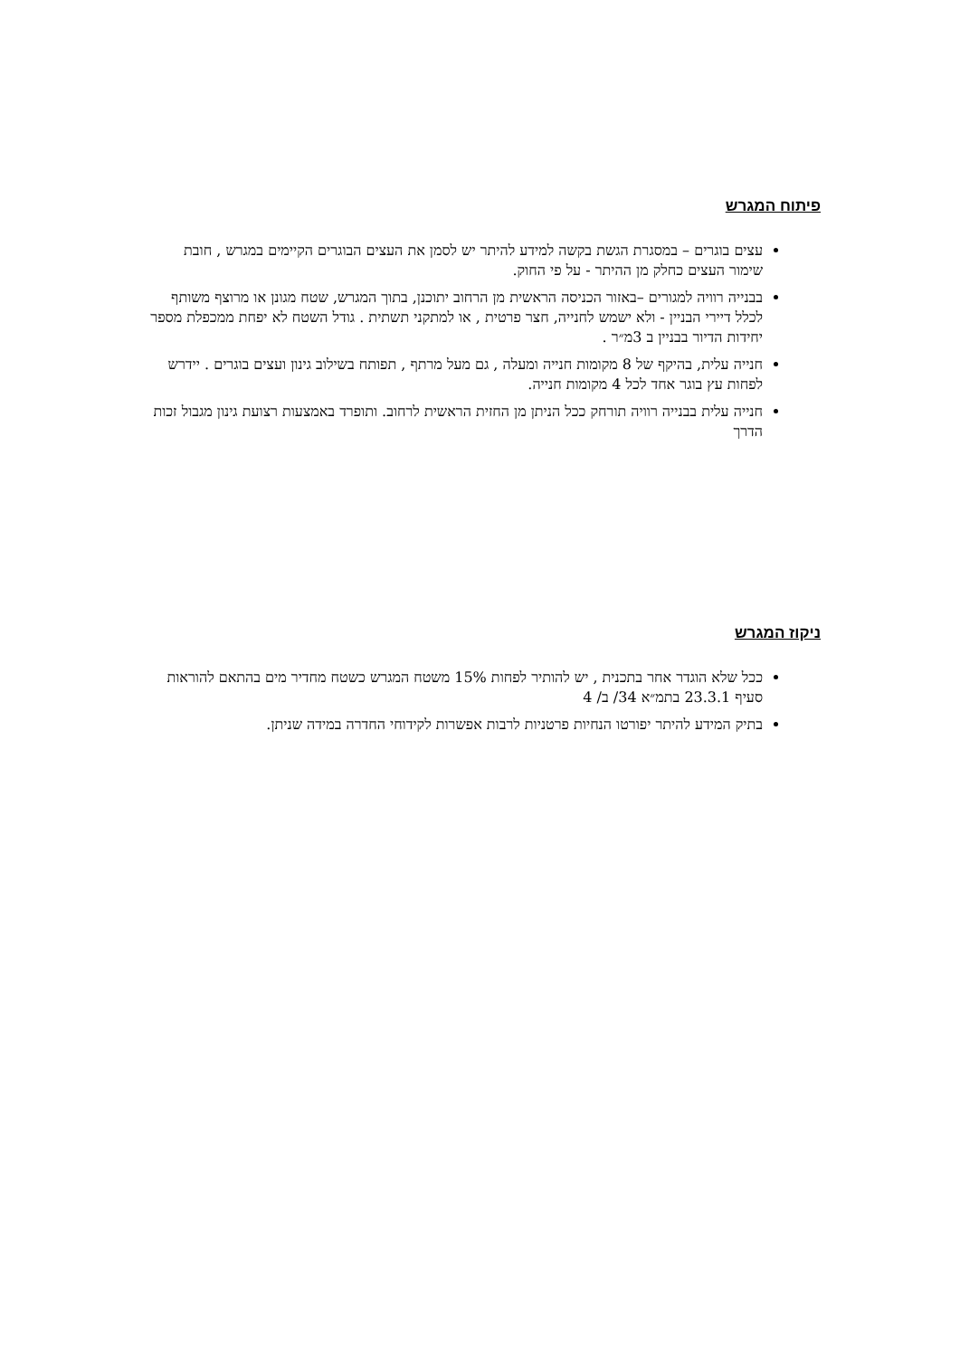פיתוח המגרש
עצים בוגרים – במסגרת הגשת בקשה למידע להיתר יש לסמן את העצים הבוגרים הקיימים במגרש , חובת שימור העצים כחלק מן ההיתר - על פי החוק.
בבנייה רוויה למגורים –באזור הכניסה הראשית מן הרחוב יתוכנן, בתוך המגרש, שטח מגונן או מרוצף משותף לכלל דיירי הבניין - ולא ישמש לחנייה, חצר פרטית , או למתקני תשתית . גודל השטח לא יפחת ממכפלת מספר יחידות הדיור בבניין ב 3מ״ר .
חנייה עלית, בהיקף של 8 מקומות חנייה ומעלה , גם מעל מרתף , תפותח בשילוב גינון ועצים בוגרים . יידרש לפחות עץ בוגר אחד לכל 4 מקומות חנייה.
חנייה עלית בבנייה רוויה תורחק ככל הניתן מן החזית הראשית לרחוב. ותופרד באמצעות רצועת גינון מגבול זכות הדרך
ניקוז המגרש
ככל שלא הוגדר אחר בתכנית , יש להותיר לפחות 15% משטח המגרש כשטח מחדיר מים בהתאם להוראות סעיף 23.3.1 בתמ״א 34/ ב/ 4
בתיק המידע להיתר יפורטו הנחיות פרטניות לרבות אפשרות לקידוחי החדרה במידה שניתן.